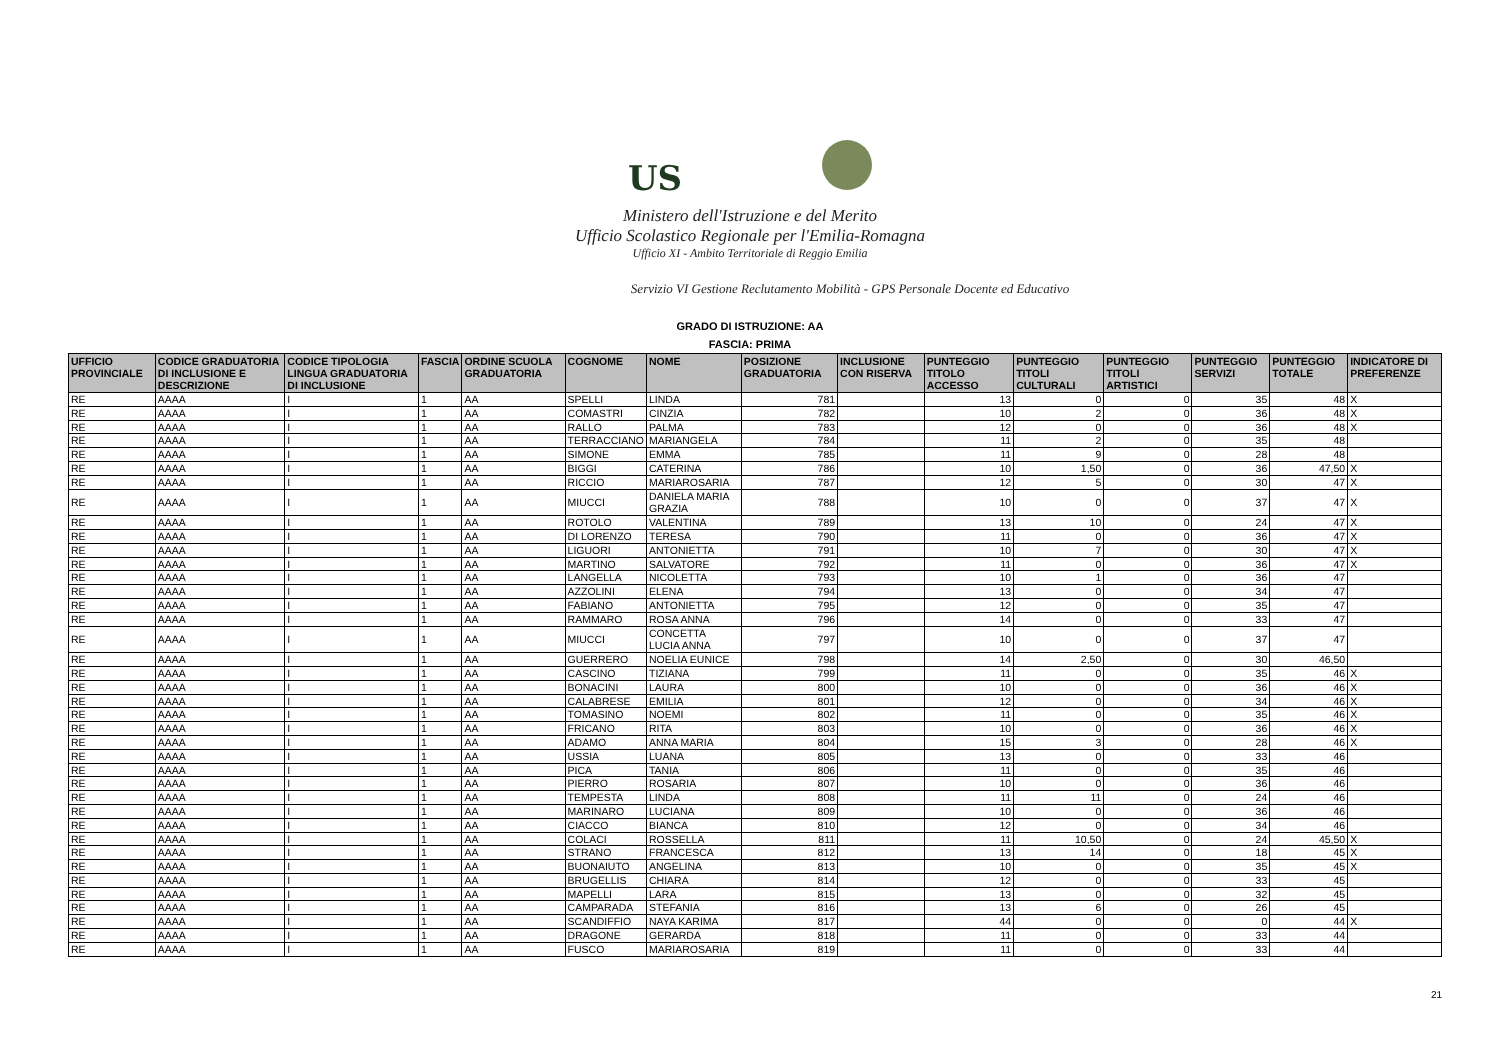US
Ministero dell'Istruzione e del Merito
Ufficio Scolastico Regionale per l'Emilia-Romagna
Ufficio XI - Ambito Territoriale di Reggio Emilia
Servizio VI Gestione Reclutamento Mobilità - GPS Personale Docente ed Educativo
GRADO DI ISTRUZIONE: AA
FASCIA: PRIMA
| UFFICIO PROVINCIALE | CODICE GRADUATORIA DI INCLUSIONE E DESCRIZIONE | CODICE TIPOLOGIA LINGUA GRADUATORIA DI INCLUSIONE | FASCIA | ORDINE SCUOLA GRADUATORIA | COGNOME | NOME | POSIZIONE GRADUATORIA | INCLUSIONE CON RISERVA | PUNTEGGIO TITOLO ACCESSO | PUNTEGGIO TITOLI CULTURALI | PUNTEGGIO TITOLI ARTISTICI | PUNTEGGIO SERVIZI | PUNTEGGIO TOTALE | INDICATORE DI PREFERENZE |
| --- | --- | --- | --- | --- | --- | --- | --- | --- | --- | --- | --- | --- | --- | --- |
| RE | AAAA | I | 1 | AA | SPELLI | LINDA | 781 | | 13 | 0 | 0 | 35 | 48 | X |
| RE | AAAA | I | 1 | AA | COMASTRI | CINZIA | 782 | | 10 | 2 | 0 | 36 | 48 | X |
| RE | AAAA | I | 1 | AA | RALLO | PALMA | 783 | | 12 | 0 | 0 | 36 | 48 | X |
| RE | AAAA | I | 1 | AA | TERRACCIANO | MARIANGELA | 784 | | 11 | 2 | 0 | 35 | 48 | |
| RE | AAAA | I | 1 | AA | SIMONE | EMMA | 785 | | 11 | 9 | 0 | 28 | 48 | |
| RE | AAAA | I | 1 | AA | BIGGI | CATERINA | 786 | | 10 | 1,50 | 0 | 36 | 47,50 | X |
| RE | AAAA | I | 1 | AA | RICCIO | MARIAROSARIA | 787 | | 12 | 5 | 0 | 30 | 47 | X |
| RE | AAAA | I | 1 | AA | MIUCCI | DANIELA MARIA GRAZIA | 788 | | 10 | 0 | 0 | 37 | 47 | X |
| RE | AAAA | I | 1 | AA | ROTOLO | VALENTINA | 789 | | 13 | 10 | 0 | 24 | 47 | X |
| RE | AAAA | I | 1 | AA | DI LORENZO | TERESA | 790 | | 11 | 0 | 0 | 36 | 47 | X |
| RE | AAAA | I | 1 | AA | LIGUORI | ANTONIETTA | 791 | | 10 | 7 | 0 | 30 | 47 | X |
| RE | AAAA | I | 1 | AA | MARTINO | SALVATORE | 792 | | 11 | 0 | 0 | 36 | 47 | X |
| RE | AAAA | I | 1 | AA | LANGELLA | NICOLETTA | 793 | | 10 | 1 | 0 | 36 | 47 | |
| RE | AAAA | I | 1 | AA | AZZOLINI | ELENA | 794 | | 13 | 0 | 0 | 34 | 47 | |
| RE | AAAA | I | 1 | AA | FABIANO | ANTONIETTA | 795 | | 12 | 0 | 0 | 35 | 47 | |
| RE | AAAA | I | 1 | AA | RAMMARO | ROSA ANNA | 796 | | 14 | 0 | 0 | 33 | 47 | |
| RE | AAAA | I | 1 | AA | MIUCCI | CONCETTA LUCIA ANNA | 797 | | 10 | 0 | 0 | 37 | 47 | |
| RE | AAAA | I | 1 | AA | GUERRERO | NOELIA EUNICE | 798 | | 14 | 2,50 | 0 | 30 | 46,50 | |
| RE | AAAA | I | 1 | AA | CASCINO | TIZIANA | 799 | | 11 | 0 | 0 | 35 | 46 | X |
| RE | AAAA | I | 1 | AA | BONACINI | LAURA | 800 | | 10 | 0 | 0 | 36 | 46 | X |
| RE | AAAA | I | 1 | AA | CALABRESE | EMILIA | 801 | | 12 | 0 | 0 | 34 | 46 | X |
| RE | AAAA | I | 1 | AA | TOMASINO | NOEMI | 802 | | 11 | 0 | 0 | 35 | 46 | X |
| RE | AAAA | I | 1 | AA | FRICANO | RITA | 803 | | 10 | 0 | 0 | 36 | 46 | X |
| RE | AAAA | I | 1 | AA | ADAMO | ANNA MARIA | 804 | | 15 | 3 | 0 | 28 | 46 | X |
| RE | AAAA | I | 1 | AA | USSIA | LUANA | 805 | | 13 | 0 | 0 | 33 | 46 | |
| RE | AAAA | I | 1 | AA | PICA | TANIA | 806 | | 11 | 0 | 0 | 35 | 46 | |
| RE | AAAA | I | 1 | AA | PIERRO | ROSARIA | 807 | | 10 | 0 | 0 | 36 | 46 | |
| RE | AAAA | I | 1 | AA | TEMPESTA | LINDA | 808 | | 11 | 11 | 0 | 24 | 46 | |
| RE | AAAA | I | 1 | AA | MARINARO | LUCIANA | 809 | | 10 | 0 | 0 | 36 | 46 | |
| RE | AAAA | I | 1 | AA | CIACCO | BIANCA | 810 | | 12 | 0 | 0 | 34 | 46 | |
| RE | AAAA | I | 1 | AA | COLACI | ROSSELLA | 811 | | 11 | 10,50 | 0 | 24 | 45,50 | X |
| RE | AAAA | I | 1 | AA | STRANO | FRANCESCA | 812 | | 13 | 14 | 0 | 18 | 45 | X |
| RE | AAAA | I | 1 | AA | BUONAIUTO | ANGELINA | 813 | | 10 | 0 | 0 | 35 | 45 | X |
| RE | AAAA | I | 1 | AA | BRUGELLIS | CHIARA | 814 | | 12 | 0 | 0 | 33 | 45 | |
| RE | AAAA | I | 1 | AA | MAPELLI | LARA | 815 | | 13 | 0 | 0 | 32 | 45 | |
| RE | AAAA | I | 1 | AA | CAMPARADA | STEFANIA | 816 | | 13 | 6 | 0 | 26 | 45 | |
| RE | AAAA | I | 1 | AA | SCANDIFFIO | NAYA KARIMA | 817 | | 44 | 0 | 0 | 0 | 44 | X |
| RE | AAAA | I | 1 | AA | DRAGONE | GERARDA | 818 | | 11 | 0 | 0 | 33 | 44 | |
| RE | AAAA | I | 1 | AA | FUSCO | MARIAROSARIA | 819 | | 11 | 0 | 0 | 33 | 44 | |
21